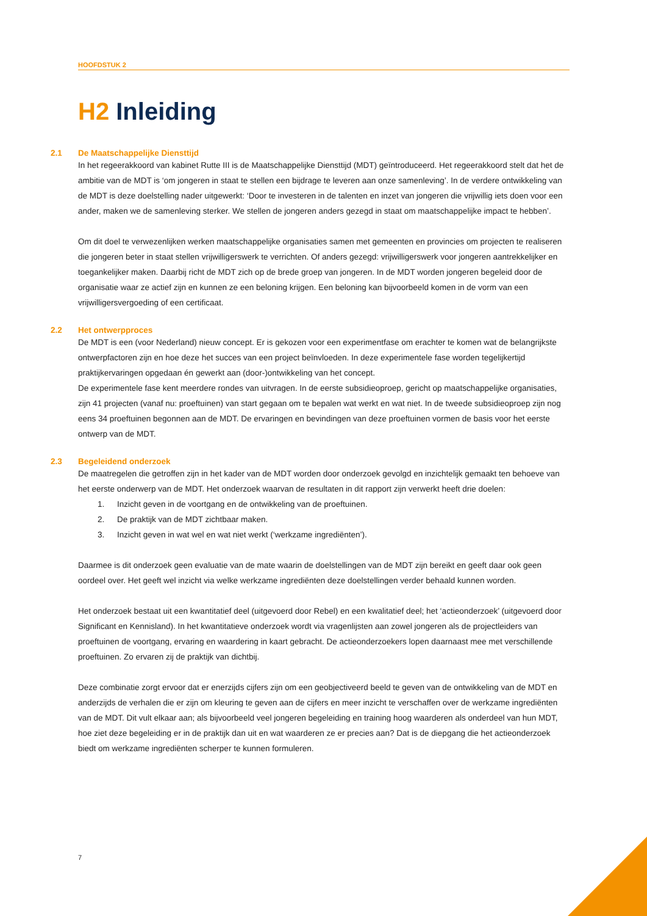HOOFDSTUK 2
H2 Inleiding
2.1 De Maatschappelijke Diensttijd
In het regeerakkoord van kabinet Rutte III is de Maatschappelijke Diensttijd (MDT) geïntroduceerd. Het regeerakkoord stelt dat het de ambitie van de MDT is ‘om jongeren in staat te stellen een bijdrage te leveren aan onze samenleving’. In de verdere ontwikkeling van de MDT is deze doelstelling nader uitgewerkt: ‘Door te investeren in de talenten en inzet van jongeren die vrijwillig iets doen voor een ander, maken we de samenleving sterker. We stellen de jongeren anders gezegd in staat om maatschappelijke impact te hebben’.
Om dit doel te verwezenlijken werken maatschappelijke organisaties samen met gemeenten en provincies om projecten te realiseren die jongeren beter in staat stellen vrijwilligerswerk te verrichten. Of anders gezegd: vrijwilligerswerk voor jongeren aantrekkelijker en toegankelijker maken. Daarbij richt de MDT zich op de brede groep van jongeren. In de MDT worden jongeren begeleid door de organisatie waar ze actief zijn en kunnen ze een beloning krijgen. Een beloning kan bijvoorbeeld komen in de vorm van een vrijwilligersvergoeding of een certificaat.
2.2 Het ontwerpproces
De MDT is een (voor Nederland) nieuw concept. Er is gekozen voor een experimentfase om erachter te komen wat de belangrijkste ontwerpfactoren zijn en hoe deze het succes van een project beïnvloeden. In deze experimentele fase worden tegelijkertijd praktijkervaringen opgedaan én gewerkt aan (door-)ontwikkeling van het concept.
De experimentele fase kent meerdere rondes van uitvragen. In de eerste subsidieoproep, gericht op maatschappelijke organisaties, zijn 41 projecten (vanaf nu: proeftuinen) van start gegaan om te bepalen wat werkt en wat niet. In de tweede subsidieoproep zijn nog eens 34 proeftuinen begonnen aan de MDT. De ervaringen en bevindingen van deze proeftuinen vormen de basis voor het eerste ontwerp van de MDT.
2.3 Begeleidend onderzoek
De maatregelen die getroffen zijn in het kader van de MDT worden door onderzoek gevolgd en inzichtelijk gemaakt ten behoeve van het eerste onderwerp van de MDT. Het onderzoek waarvan de resultaten in dit rapport zijn verwerkt heeft drie doelen:
1. Inzicht geven in de voortgang en de ontwikkeling van de proeftuinen.
2. De praktijk van de MDT zichtbaar maken.
3. Inzicht geven in wat wel en wat niet werkt (‘werkzame ingrediënten’).
Daarmee is dit onderzoek geen evaluatie van de mate waarin de doelstellingen van de MDT zijn bereikt en geeft daar ook geen oordeel over. Het geeft wel inzicht via welke werkzame ingrediënten deze doelstellingen verder behaald kunnen worden.
Het onderzoek bestaat uit een kwantitatief deel (uitgevoerd door Rebel) en een kwalitatief deel; het ‘actieonderzoek’ (uitgevoerd door Significant en Kennisland). In het kwantitatieve onderzoek wordt via vragenlijsten aan zowel jongeren als de projectleiders van proeftuinen de voortgang, ervaring en waardering in kaart gebracht. De actieonderzoekers lopen daarnaast mee met verschillende proeftuinen. Zo ervaren zij de praktijk van dichtbij.
Deze combinatie zorgt ervoor dat er enerzijds cijfers zijn om een geobjectiveerd beeld te geven van de ontwikkeling van de MDT en anderzijds de verhalen die er zijn om kleuring te geven aan de cijfers en meer inzicht te verschaffen over de werkzame ingrediënten van de MDT. Dit vult elkaar aan; als bijvoorbeeld veel jongeren begeleiding en training hoog waarderen als onderdeel van hun MDT, hoe ziet deze begeleiding er in de praktijk dan uit en wat waarderen ze er precies aan? Dat is de diepgang die het actieonderzoek biedt om werkzame ingrediënten scherper te kunnen formuleren.
7